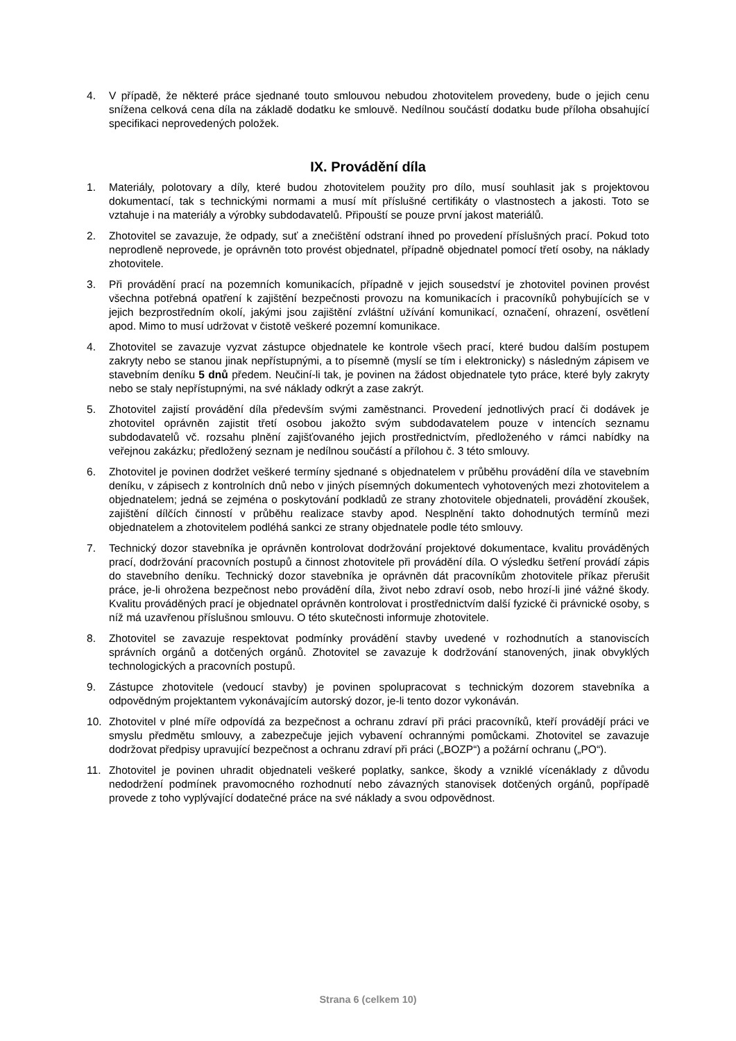4. V případě, že některé práce sjednané touto smlouvou nebudou zhotovitelem provedeny, bude o jejich cenu snížena celková cena díla na základě dodatku ke smlouvě. Nedílnou součástí dodatku bude příloha obsahující specifikaci neprovedených položek.
IX. Provádění díla
1. Materiály, polotovary a díly, které budou zhotovitelem použity pro dílo, musí souhlasit jak s projektovou dokumentací, tak s technickými normami a musí mít příslušné certifikáty o vlastnostech a jakosti. Toto se vztahuje i na materiály a výrobky subdodavatelů. Připouští se pouze první jakost materiálů.
2. Zhotovitel se zavazuje, že odpady, suť a znečištění odstraní ihned po provedení příslušných prací. Pokud toto neprodleně neprovede, je oprávněn toto provést objednatel, případně objednatel pomocí třetí osoby, na náklady zhotovitele.
3. Při provádění prací na pozemních komunikacích, případně v jejich sousedství je zhotovitel povinen provést všechna potřebná opatření k zajištění bezpečnosti provozu na komunikacích i pracovníků pohybujících se v jejich bezprostředním okolí, jakými jsou zajištění zvláštní užívání komunikací, označení, ohrazení, osvětlení apod. Mimo to musí udržovat v čistotě veškeré pozemní komunikace.
4. Zhotovitel se zavazuje vyzvat zástupce objednatele ke kontrole všech prací, které budou dalším postupem zakryty nebo se stanou jinak nepřístupnými, a to písemně (myslí se tím i elektronicky) s následným zápisem ve stavebním deníku 5 dnů předem. Neučiní-li tak, je povinen na žádost objednatele tyto práce, které byly zakryty nebo se staly nepřístupnými, na své náklady odkrýt a zase zakrýt.
5. Zhotovitel zajistí provádění díla především svými zaměstnanci. Provedení jednotlivých prací či dodávek je zhotovitel oprávněn zajistit třetí osobou jakožto svým subdodavatelem pouze v intencích seznamu subdodavatelů vč. rozsahu plnění zajišťovaného jejich prostřednictvím, předloženého v rámci nabídky na veřejnou zakázku; předložený seznam je nedílnou součástí a přílohou č. 3 této smlouvy.
6. Zhotovitel je povinen dodržet veškeré termíny sjednané s objednatelem v průběhu provádění díla ve stavebním deníku, v zápisech z kontrolních dnů nebo v jiných písemných dokumentech vyhotovených mezi zhotovitelem a objednatelem; jedná se zejména o poskytování podkladů ze strany zhotovitele objednateli, provádění zkoušek, zajištění dílčích činností v průběhu realizace stavby apod. Nesplnění takto dohodnutých termínů mezi objednatelem a zhotovitelem podléhá sankci ze strany objednatele podle této smlouvy.
7. Technický dozor stavebníka je oprávněn kontrolovat dodržování projektové dokumentace, kvalitu prováděných prací, dodržování pracovních postupů a činnost zhotovitele při provádění díla. O výsledku šetření provádí zápis do stavebního deníku. Technický dozor stavebníka je oprávněn dát pracovníkům zhotovitele příkaz přerušit práce, je-li ohrožena bezpečnost nebo provádění díla, život nebo zdraví osob, nebo hrozí-li jiné vážné škody. Kvalitu prováděných prací je objednatel oprávněn kontrolovat i prostřednictvím další fyzické či právnické osoby, s níž má uzavřenou příslušnou smlouvu. O této skutečnosti informuje zhotovitele.
8. Zhotovitel se zavazuje respektovat podmínky provádění stavby uvedené v rozhodnutích a stanoviscích správních orgánů a dotčených orgánů. Zhotovitel se zavazuje k dodržování stanovených, jinak obvyklých technologických a pracovních postupů.
9. Zástupce zhotovitele (vedoucí stavby) je povinen spolupracovat s technickým dozorem stavebníka a odpovědným projektantem vykonávajícím autorský dozor, je-li tento dozor vykonáván.
10. Zhotovitel v plné míře odpovídá za bezpečnost a ochranu zdraví při práci pracovníků, kteří provádějí práci ve smyslu předmětu smlouvy, a zabezpečuje jejich vybavení ochrannými pomůckami. Zhotovitel se zavazuje dodržovat předpisy upravující bezpečnost a ochranu zdraví při práci („BOZP“) a požární ochranu („PO“).
11. Zhotovitel je povinen uhradit objednateli veškeré poplatky, sankce, škody a vzniklé vícenáklady z důvodu nedodržení podmínek pravomocného rozhodnutí nebo závazných stanovisek dotčených orgánů, popřípadě provede z toho vyplývající dodatečné práce na své náklady a svou odpovědnost.
Strana 6 (celkem 10)